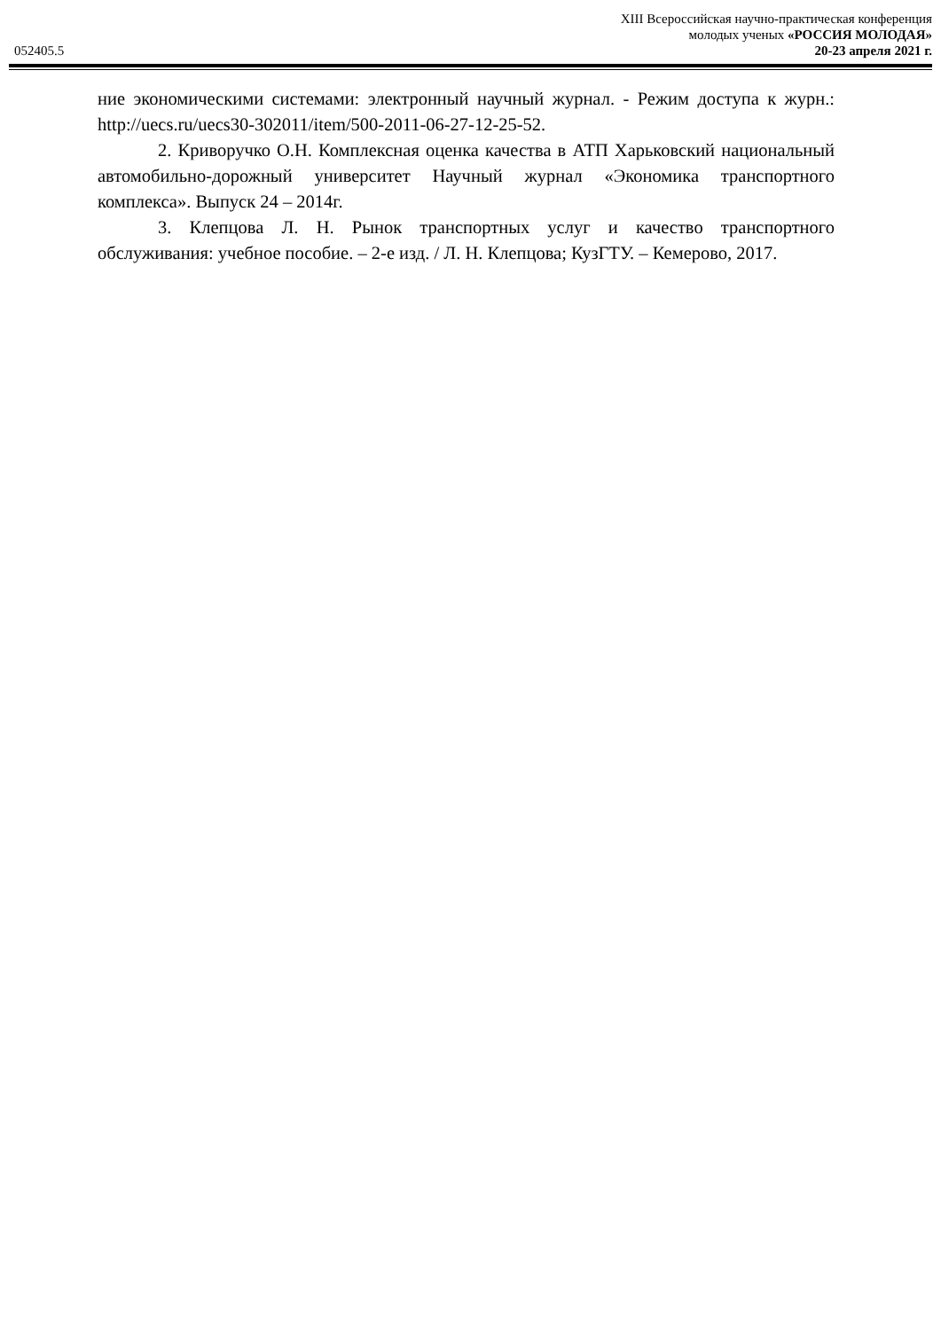052405.5
XIII Всероссийская научно-практическая конференция
молодых ученых «РОССИЯ МОЛОДАЯ»
20-23 апреля 2021 г.
ние экономическими системами: электронный научный журнал. - Режим доступа к журн.: http://uecs.ru/uecs30-302011/item/500-2011-06-27-12-25-52.
2. Криворучко О.Н. Комплексная оценка качества в АТП Харьковский национальный автомобильно-дорожный университет Научный журнал «Экономика транспортного комплекса». Выпуск 24 – 2014г.
3. Клепцова Л. Н. Рынок транспортных услуг и качество транспортного обслуживания: учебное пособие. – 2-е изд. / Л. Н. Клепцова; КузГТУ. – Кемерово, 2017.